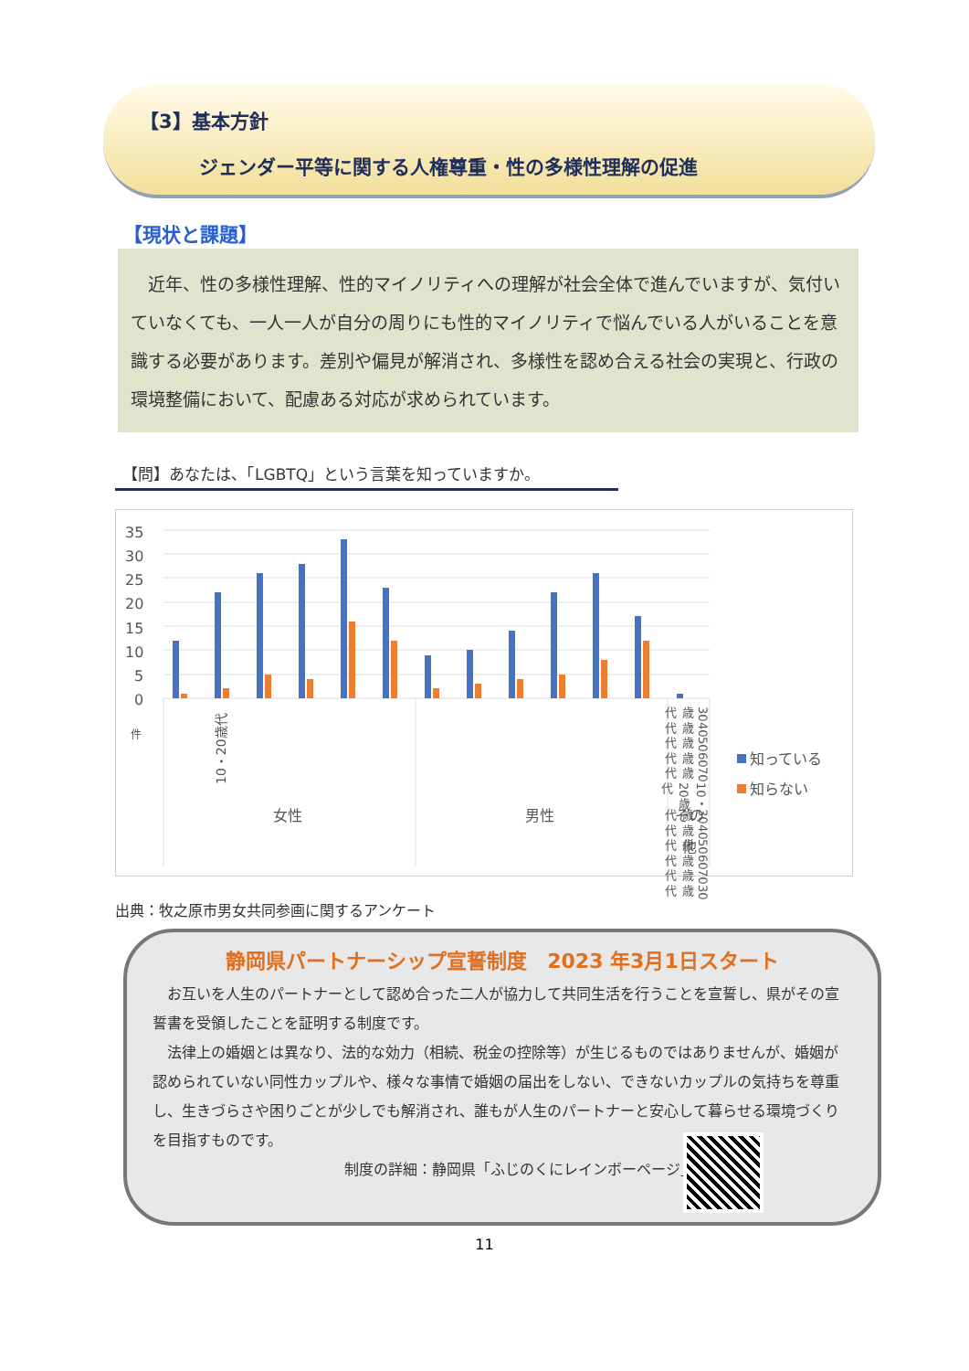【3】基本方針
ジェンダー平等に関する人権尊重・性の多様性理解の促進
【現状と課題】
　近年、性の多様性理解、性的マイノリティへの理解が社会全体で進んでいますが、気付いていなくても、一人一人が自分の周りにも性的マイノリティで悩んでいる人がいることを意識する必要があります。差別や偏見が解消され、多様性を認め合える社会の実現と、行政の環境整備において、配慮ある対応が求められています。
【問】あなたは、「LGBTQ」という言葉を知っていますか。
35
30
25
20
15
10
5
0
件
10・20歳代
女性
男性
その
他
知っている
知らない
30歳代 40歳代 50歳代 60歳代 70歳代 10・20歳代 30歳代 40歳代 50歳代 60歳代 70歳代 30歳代
出典：牧之原市男女共同参画に関するアンケート
静岡県パートナーシップ宣誓制度　2023 年3月1日スタート
　お互いを人生のパートナーとして認め合った二人が協力して共同生活を行うことを宣誓し、県がその宣誓書を受領したことを証明する制度です。
　法律上の婚姻とは異なり、法的な効力（相続、税金の控除等）が生じるものではありませんが、婚姻が認められていない同性カップルや、様々な事情で婚姻の届出をしない、できないカップルの気持ちを尊重し、生きづらさや困りごとが少しでも解消され、誰もが人生のパートナーと安心して暮らせる環境づくりを目指すものです。
制度の詳細：静岡県「ふじのくにレインボーページ」
11